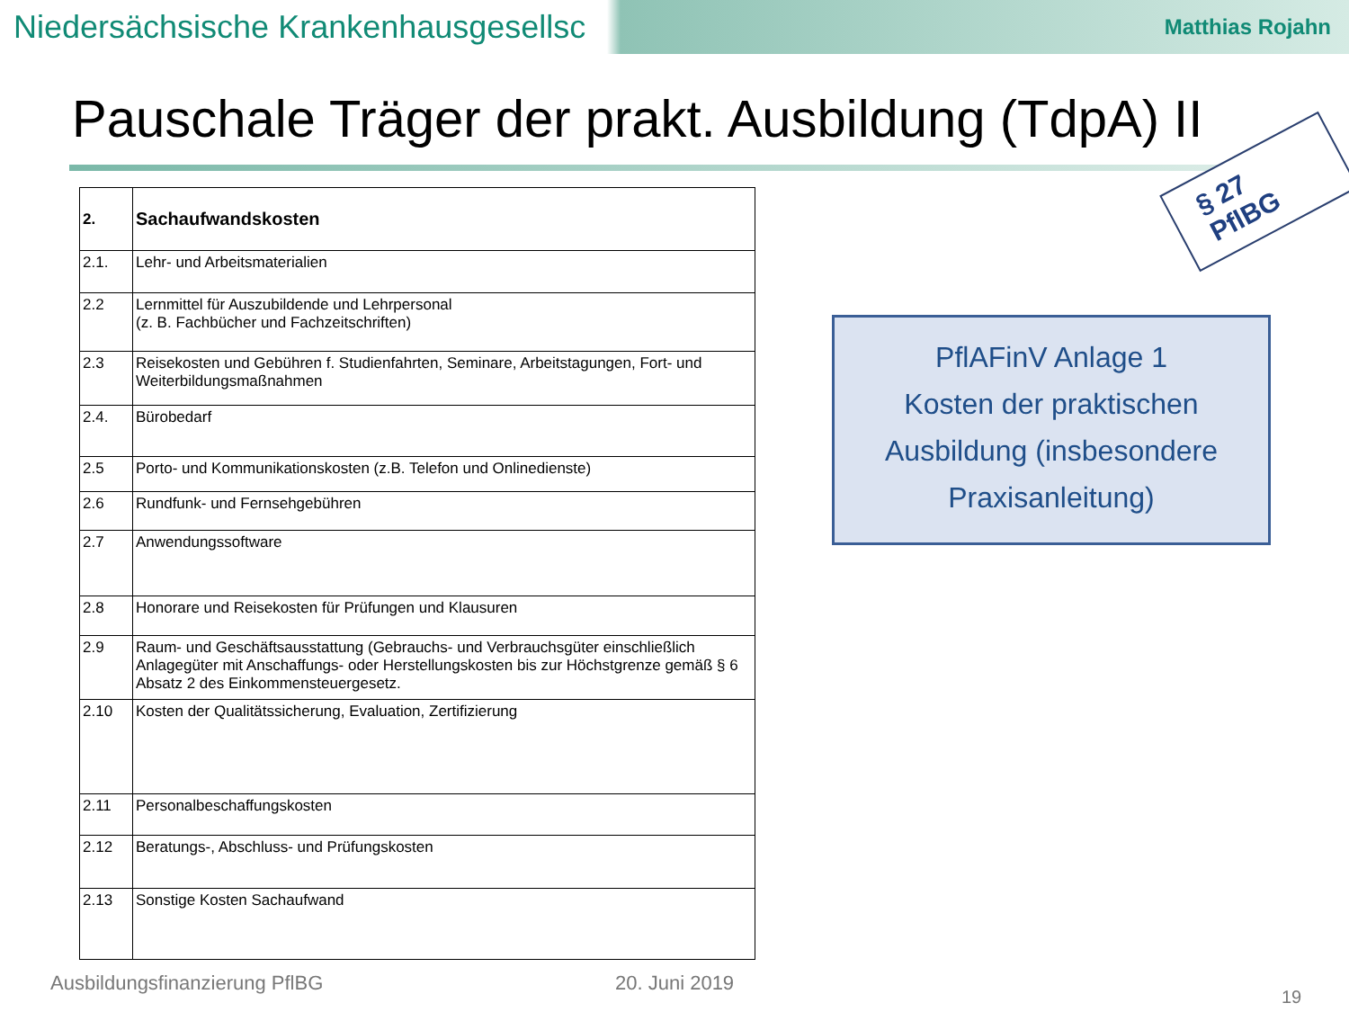Niedersächsische Krankenhausgesellsc Matthias Rojahn
Pauschale Träger der prakt. Ausbildung (TdpA) II
| 2. | Sachaufwandskosten |
| 2.1. | Lehr- und Arbeitsmaterialien |
| 2.2 | Lernmittel für Auszubildende und Lehrpersonal (z. B. Fachbücher und Fachzeitschriften) |
| 2.3 | Reisekosten und Gebühren f. Studienfahrten, Seminare, Arbeitstagungen, Fort- und Weiterbildungsmaßnahmen |
| 2.4. | Bürobedarf |
| 2.5 | Porto- und Kommunikationskosten (z.B. Telefon und Onlinedienste) |
| 2.6 | Rundfunk- und Fernsehgebühren |
| 2.7 | Anwendungssoftware |
| 2.8 | Honorare und Reisekosten für Prüfungen und Klausuren |
| 2.9 | Raum- und Geschäftsausstattung (Gebrauchs- und Verbrauchsgüter einschließlich Anlagegüter mit Anschaffungs- oder Herstellungskosten bis zur Höchstgrenze gemäß § 6 Absatz 2 des Einkommensteuergesetz. |
| 2.10 | Kosten der Qualitätssicherung, Evaluation, Zertifizierung |
| 2.11 | Personalbeschaffungskosten |
| 2.12 | Beratungs-, Abschluss- und Prüfungskosten |
| 2.13 | Sonstige Kosten Sachaufwand |
§ 27 PflBG
PflAFinV Anlage 1
Kosten der praktischen
Ausbildung (insbesondere
Praxisanleitung)
Ausbildungsfinanzierung PflBG 20. Juni 2019
19